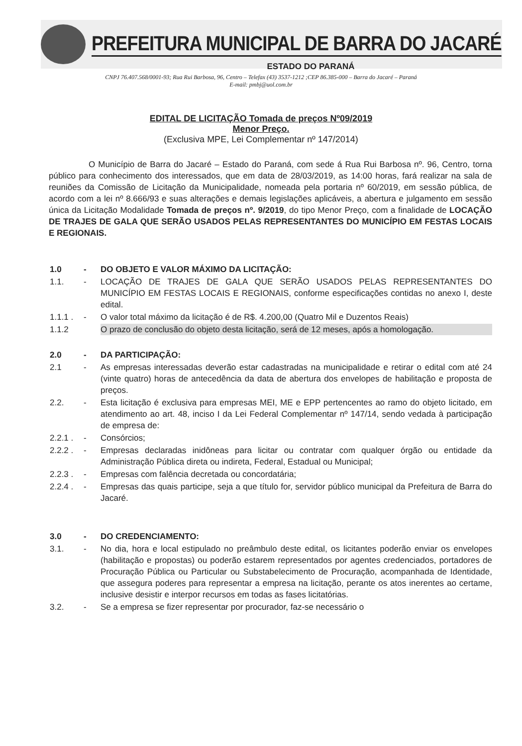PREFEITURA MUNICIPAL DE BARRA DO JACARÉ
ESTADO DO PARANÁ
CNPJ 76.407.568/0001-93; Rua Rui Barbosa, 96, Centro – Telefax (43) 3537-1212 ;CEP 86.385-000 – Barra do Jacaré – Paraná
E-mail: pmbj@uol.com.br
EDITAL DE LICITAÇÃO Tomada de preços Nº09/2019
Menor Preço.
(Exclusiva MPE, Lei Complementar nº 147/2014)
O Município de Barra do Jacaré – Estado do Paraná, com sede á Rua Rui Barbosa nº. 96, Centro, torna público para conhecimento dos interessados, que em data de 28/03/2019, as 14:00 horas, fará realizar na sala de reuniões da Comissão de Licitação da Municipalidade, nomeada pela portaria nº 60/2019, em sessão pública, de acordo com a lei nº 8.666/93 e suas alterações e demais legislações aplicáveis, a abertura e julgamento em sessão única da Licitação Modalidade Tomada de preços nº. 9/2019, do tipo Menor Preço, com a finalidade de LOCAÇÃO DE TRAJES DE GALA QUE SERÃO USADOS PELAS REPRESENTANTES DO MUNICÍPIO EM FESTAS LOCAIS E REGIONAIS.
1.0 - DO OBJETO E VALOR MÁXIMO DA LICITAÇÃO:
1.1. - LOCAÇÃO DE TRAJES DE GALA QUE SERÃO USADOS PELAS REPRESENTANTES DO MUNICÍPIO EM FESTAS LOCAIS E REGIONAIS, conforme especificações contidas no anexo I, deste edital.
1.1.1 .
- O valor total máximo da licitação é de R$. 4.200,00 (Quatro Mil e Duzentos Reais)
1.1.2 O prazo de conclusão do objeto desta licitação, será de 12 meses, após a homologação.
2.0 - DA PARTICIPAÇÃO:
2.1 - As empresas interessadas deverão estar cadastradas na municipalidade e retirar o edital com até 24 (vinte quatro) horas de antecedência da data de abertura dos envelopes de habilitação e proposta de preços.
2.2. - Esta licitação é exclusiva para empresas MEI, ME e EPP pertencentes ao ramo do objeto licitado, em atendimento ao art. 48, inciso I da Lei Federal Complementar nº 147/14, sendo vedada à participação de empresa de:
2.2.1 .
- Consórcios;
2.2.2 .
- Empresas declaradas inidôneas para licitar ou contratar com qualquer órgão ou entidade da Administração Pública direta ou indireta, Federal, Estadual ou Municipal;
2.2.3 .
- Empresas com falência decretada ou concordatária;
2.2.4 .
- Empresas das quais participe, seja a que título for, servidor público municipal da Prefeitura de Barra do Jacaré.
3.0 - DO CREDENCIAMENTO:
3.1. - No dia, hora e local estipulado no preâmbulo deste edital, os licitantes poderão enviar os envelopes (habilitação e propostas) ou poderão estarem representados por agentes credenciados, portadores de Procuração Pública ou Particular ou Substabelecimento de Procuração, acompanhada de Identidade, que assegura poderes para representar a empresa na licitação, perante os atos inerentes ao certame, inclusive desistir e interpor recursos em todas as fases licitatórias.
3.2. - Se a empresa se fizer representar por procurador, faz-se necessário o